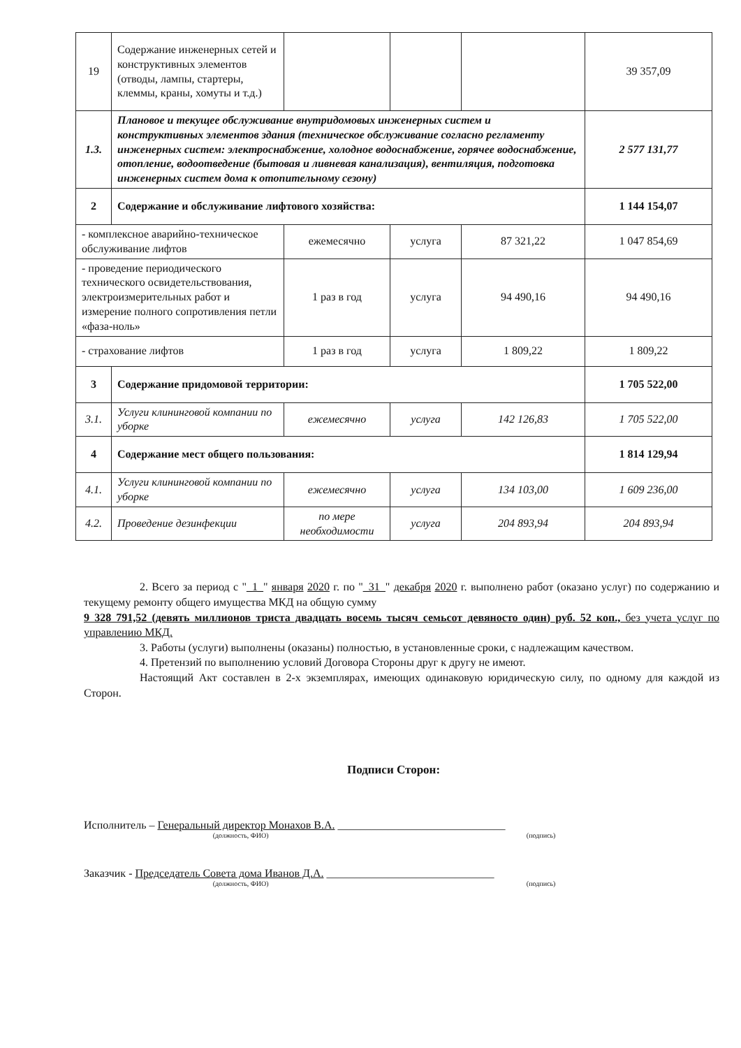| 19 | Содержание инженерных сетей и конструктивных элементов (отводы, лампы, стартеры, клеммы, краны, хомуты и т.д.) | | | | 39 357,09 |
| 1.3. | Плановое и текущее обслуживание внутридомовых инженерных систем и конструктивных элементов здания (техническое обслуживание согласно регламенту инженерных систем: электроснабжение, холодное водоснабжение, горячее водоснабжение, отопление, водоотведение (бытовая и ливневая канализация), вентиляция, подготовка инженерных систем дома к отопительному сезону) | | | | 2 577 131,77 |
| 2 | Содержание и обслуживание лифтового хозяйства: | | | | 1 144 154,07 |
| - комплексное аварийно-техническое обслуживание лифтов | | ежемесячно | услуга | 87 321,22 | 1 047 854,69 |
| - проведение периодического технического освидетельствования, электроизмерительных работ и измерение полного сопротивления петли «фаза-ноль» | | 1 раз в год | услуга | 94 490,16 | 94 490,16 |
| - страхование лифтов | | 1 раз в год | услуга | 1 809,22 | 1 809,22 |
| 3 | Содержание придомовой территории: | | | | 1 705 522,00 |
| 3.1. | Услуги клининговой компании по уборке | ежемесячно | услуга | 142 126,83 | 1 705 522,00 |
| 4 | Содержание мест общего пользования: | | | | 1 814 129,94 |
| 4.1. | Услуги клининговой компании по уборке | ежемесячно | услуга | 134 103,00 | 1 609 236,00 |
| 4.2. | Проведение дезинфекции | по мере необходимости | услуга | 204 893,94 | 204 893,94 |
2. Всего за период с "_1_" января 2020 г. по "_31_" декабря 2020 г. выполнено работ (оказано услуг) по содержанию и текущему ремонту общего имущества МКД на общую сумму
9 328 791,52 (девять миллионов триста двадцать восемь тысяч семьсот девяносто один) руб. 52 коп., без учета услуг по управлению МКД.
3. Работы (услуги) выполнены (оказаны) полностью, в установленные сроки, с надлежащим качеством.
4. Претензий по выполнению условий Договора Стороны друг к другу не имеют.
Настоящий Акт составлен в 2-х экземплярах, имеющих одинаковую юридическую силу, по одному для каждой из Сторон.
Подписи Сторон:
Исполнитель – Генеральный директор Монахов В.А. ______________________________
(должность, ФИО) (подпись)
Заказчик - Председатель Совета дома Иванов Д.А. ______________________________
(должность, ФИО) (подпись)